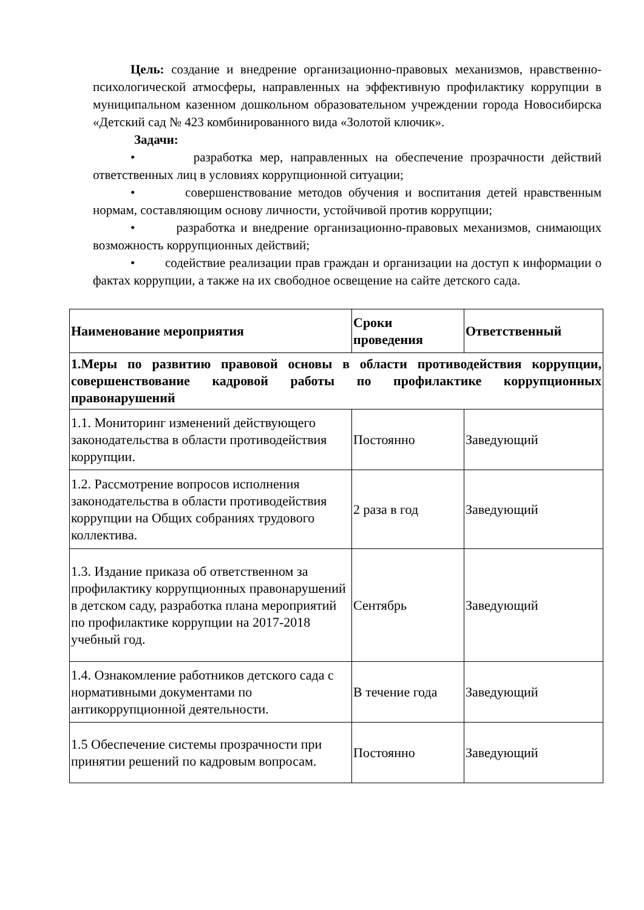Цель: создание и внедрение организационно-правовых механизмов, нравственно-психологической атмосферы, направленных на эффективную профилактику коррупции в муниципальном казенном дошкольном образовательном учреждении города Новосибирска «Детский сад № 423 комбинированного вида «Золотой ключик».
Задачи:
• разработка мер, направленных на обеспечение прозрачности действий ответственных лиц в условиях коррупционной ситуации;
• совершенствование методов обучения и воспитания детей нравственным нормам, составляющим основу личности, устойчивой против коррупции;
• разработка и внедрение организационно-правовых механизмов, снимающих возможность коррупционных действий;
• содействие реализации прав граждан и организации на доступ к информации о фактах коррупции, а также на их свободное освещение на сайте детского сада.
| Наименование мероприятия | Сроки проведения | Ответственный |
| --- | --- | --- |
| 1.Меры по развитию правовой основы в области противодействия коррупции, совершенствование кадровой работы по профилактике коррупционных правонарушений | | |
| 1.1. Мониторинг изменений действующего законодательства в области противодействия коррупции. | Постоянно | Заведующий |
| 1.2. Рассмотрение вопросов исполнения законодательства в области противодействия коррупции на Общих собраниях трудового коллектива. | 2 раза в год | Заведующий |
| 1.3. Издание приказа об ответственном за профилактику коррупционных правонарушений в детском саду, разработка плана мероприятий по профилактике коррупции на 2017-2018 учебный год. | Сентябрь | Заведующий |
| 1.4. Ознакомление работников детского сада с нормативными документами по антикоррупционной деятельности. | В течение года | Заведующий |
| 1.5 Обеспечение системы прозрачности при принятии решений по кадровым вопросам. | Постоянно | Заведующий |